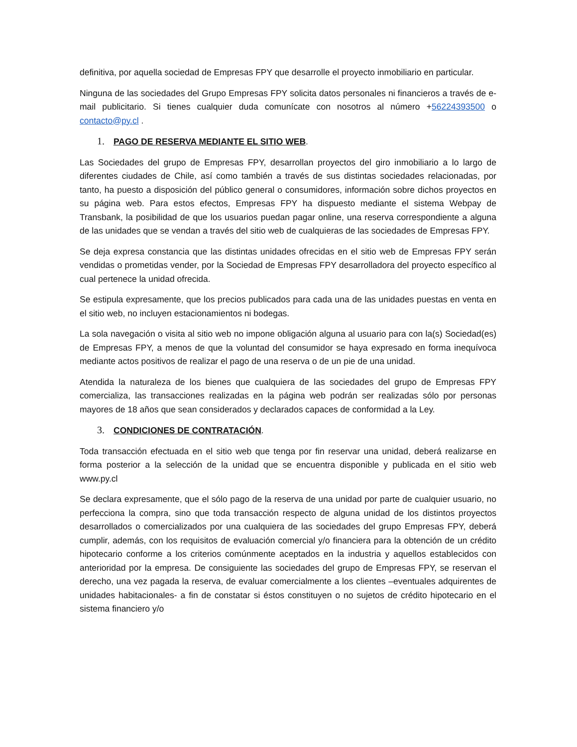definitiva, por aquella sociedad de Empresas FPY que desarrolle el proyecto inmobiliario en particular.
Ninguna de las sociedades del Grupo Empresas FPY solicita datos personales ni financieros a través de e-mail publicitario. Si tienes cualquier duda comunícate con nosotros al número +56224393500 o contacto@py.cl .
1. PAGO DE RESERVA MEDIANTE EL SITIO WEB.
Las Sociedades del grupo de Empresas FPY, desarrollan proyectos del giro inmobiliario a lo largo de diferentes ciudades de Chile, así como también a través de sus distintas sociedades relacionadas, por tanto, ha puesto a disposición del público general o consumidores, información sobre dichos proyectos en su página web. Para estos efectos, Empresas FPY ha dispuesto mediante el sistema Webpay de Transbank, la posibilidad de que los usuarios puedan pagar online, una reserva correspondiente a alguna de las unidades que se vendan a través del sitio web de cualquieras de las sociedades de Empresas FPY.
Se deja expresa constancia que las distintas unidades ofrecidas en el sitio web de Empresas FPY serán vendidas o prometidas vender, por la Sociedad de Empresas FPY desarrolladora del proyecto específico al cual pertenece la unidad ofrecida.
Se estipula expresamente, que los precios publicados para cada una de las unidades puestas en venta en el sitio web, no incluyen estacionamientos ni bodegas.
La sola navegación o visita al sitio web no impone obligación alguna al usuario para con la(s) Sociedad(es) de Empresas FPY, a menos de que la voluntad del consumidor se haya expresado en forma inequívoca mediante actos positivos de realizar el pago de una reserva o de un pie de una unidad.
Atendida la naturaleza de los bienes que cualquiera de las sociedades del grupo de Empresas FPY comercializa, las transacciones realizadas en la página web podrán ser realizadas sólo por personas mayores de 18 años que sean considerados y declarados capaces de conformidad a la Ley.
3. CONDICIONES DE CONTRATACIÓN.
Toda transacción efectuada en el sitio web que tenga por fin reservar una unidad, deberá realizarse en forma posterior a la selección de la unidad que se encuentra disponible y publicada en el sitio web www.py.cl
Se declara expresamente, que el sólo pago de la reserva de una unidad por parte de cualquier usuario, no perfecciona la compra, sino que toda transacción respecto de alguna unidad de los distintos proyectos desarrollados o comercializados por una cualquiera de las sociedades del grupo Empresas FPY, deberá cumplir, además, con los requisitos de evaluación comercial y/o financiera para la obtención de un crédito hipotecario conforme a los criterios comúnmente aceptados en la industria y aquellos establecidos con anterioridad por la empresa. De consiguiente las sociedades del grupo de Empresas FPY, se reservan el derecho, una vez pagada la reserva, de evaluar comercialmente a los clientes –eventuales adquirentes de unidades habitacionales- a fin de constatar si éstos constituyen o no sujetos de crédito hipotecario en el sistema financiero y/o